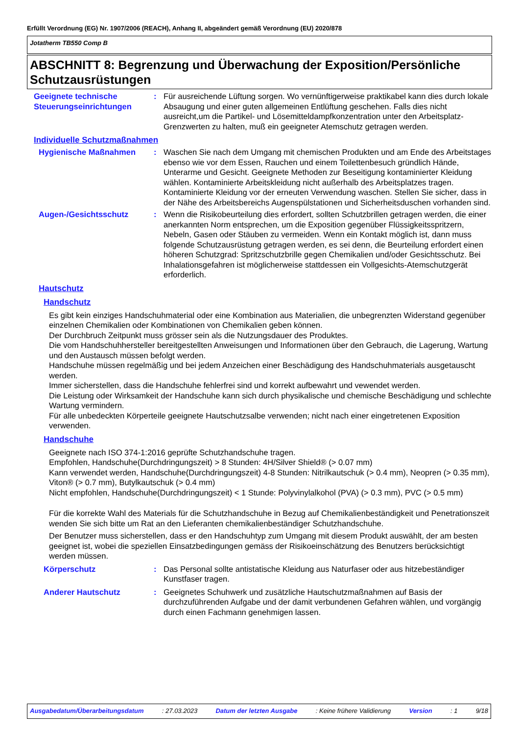Erfüllt Verordnung (EG) Nr. 1907/2006 (REACH), Anhang II, abgeändert gemäß Verordnung (EU) 2020/878
Jotatherm TB550 Comp B
ABSCHNITT 8: Begrenzung und Überwachung der Exposition/Persönliche Schutzausrüstungen
Geeignete technische Steuerungseinrichtungen
: Für ausreichende Lüftung sorgen. Wo vernünftigerweise praktikabel kann dies durch lokale Absaugung und einer guten allgemeinen Entlüftung geschehen. Falls dies nicht ausreicht,um die Partikel- und Lösemitteldampfkonzentration unter den Arbeitsplatz- Grenzwerten zu halten, muß ein geeigneter Atemschutz getragen werden.
Individuelle Schutzmaßnahmen
Hygienische Maßnahmen : Waschen Sie nach dem Umgang mit chemischen Produkten und am Ende des Arbeitstages ebenso wie vor dem Essen, Rauchen und einem Toilettenbesuch gründlich Hände, Unterarme und Gesicht. Geeignete Methoden zur Beseitigung kontaminierter Kleidung wählen. Kontaminierte Arbeitskleidung nicht außerhalb des Arbeitsplatzes tragen. Kontaminierte Kleidung vor der erneuten Verwendung waschen. Stellen Sie sicher, dass in der Nähe des Arbeitsbereichs Augenspülstationen und Sicherheitsduschen vorhanden sind.
Augen-/Gesichtsschutz : Wenn die Risikobeurteilung dies erfordert, sollten Schutzbrillen getragen werden, die einer anerkannten Norm entsprechen, um die Exposition gegenüber Flüssigkeitsspritzern, Nebeln, Gasen oder Stäuben zu vermeiden. Wenn ein Kontakt möglich ist, dann muss folgende Schutzausrüstung getragen werden, es sei denn, die Beurteilung erfordert einen höheren Schutzgrad: Spritzschutzbrille gegen Chemikalien und/oder Gesichtsschutz. Bei Inhalationsgefahren ist möglicherweise stattdessen ein Vollgesichts-Atemschutzgerät erforderlich.
Hautschutz
Handschutz
Es gibt kein einziges Handschuhmaterial oder eine Kombination aus Materialien, die unbegrenzten Widerstand gegenüber einzelnen Chemikalien oder Kombinationen von Chemikalien geben können.
Der Durchbruch Zeitpunkt muss grösser sein als die Nutzungsdauer des Produktes.
Die vom Handschuhhersteller bereitgestellten Anweisungen und Informationen über den Gebrauch, die Lagerung, Wartung und den Austausch müssen befolgt werden.
Handschuhe müssen regelmäßig und bei jedem Anzeichen einer Beschädigung des Handschuhmaterials ausgetauscht werden.
Immer sicherstellen, dass die Handschuhe fehlerfrei sind und korrekt aufbewahrt und vewendet werden.
Die Leistung oder Wirksamkeit der Handschuhe kann sich durch physikalische und chemische Beschädigung und schlechte Wartung vermindern.
Für alle unbedeckten Körperteile geeignete Hautschutzsalbe verwenden; nicht nach einer eingetretenen Exposition verwenden.
Handschuhe
Geeignete nach ISO 374-1:2016 geprüfte Schutzhandschuhe tragen.
Empfohlen, Handschuhe(Durchdringungszeit) > 8 Stunden: 4H/Silver Shield® (> 0.07 mm)
Kann verwendet werden, Handschuhe(Durchdringungszeit) 4-8 Stunden: Nitrilkautschuk (> 0.4 mm), Neopren (> 0.35 mm), Viton® (> 0.7 mm), Butylkautschuk (> 0.4 mm)
Nicht empfohlen, Handschuhe(Durchdringungszeit) < 1 Stunde: Polyvinylalkohol (PVA) (> 0.3 mm), PVC (> 0.5 mm)
Für die korrekte Wahl des Materials für die Schutzhandschuhe in Bezug auf Chemikalienbeständigkeit und Penetrationszeit wenden Sie sich bitte um Rat an den Lieferanten chemikalienbeständiger Schutzhandschuhe.
Der Benutzer muss sicherstellen, dass er den Handschuhtyp zum Umgang mit diesem Produkt auswählt, der am besten geeignet ist, wobei die speziellen Einsatzbedingungen gemäss der Risikoeinschätzung des Benutzers berücksichtigt werden müssen.
Körperschutz : Das Personal sollte antistatische Kleidung aus Naturfaser oder aus hitzebeständiger Kunstfaser tragen.
Anderer Hautschutz : Geeignetes Schuhwerk und zusätzliche Hautschutzmaßnahmen auf Basis der durchzuführenden Aufgabe und der damit verbundenen Gefahren wählen, und vorgängig durch einen Fachmann genehmigen lassen.
Ausgabedatum/Überarbeitungsdatum : 27.03.2023 Datum der letzten Ausgabe : Keine frühere Validierung Version : 1 9/18